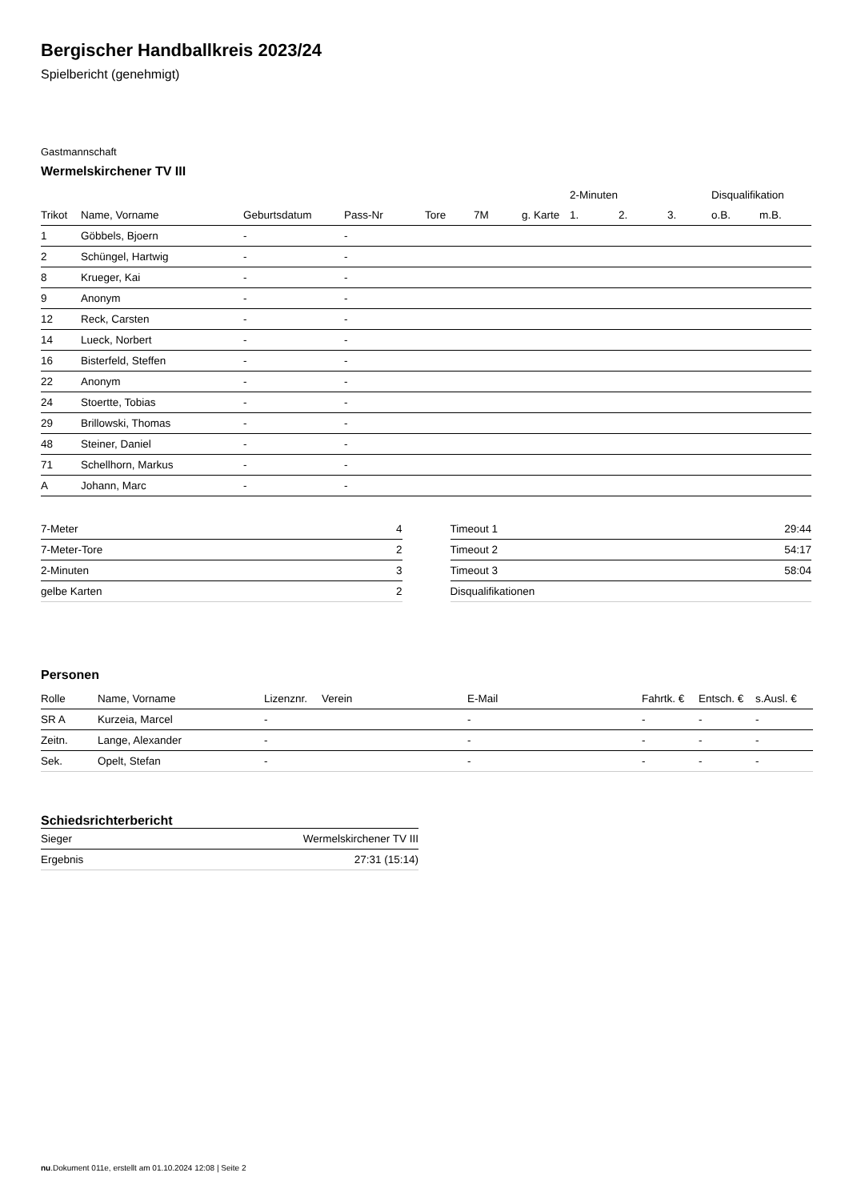Bergischer Handballkreis 2023/24
Spielbericht (genehmigt)
Gastmannschaft
Wermelskirchener TV III
| | | | | | | | 2-Minuten | | | Disqualifikation | |
| --- | --- | --- | --- | --- | --- | --- | --- | --- | --- | --- | --- |
| Trikot | Name, Vorname | Geburtsdatum | Pass-Nr | Tore | 7M | g. Karte | 1. | 2. | 3. | o.B. | m.B. |
| 1 | Göbbels, Bjoern | - | - | | | | | | | | |
| 2 | Schüngel, Hartwig | - | - | | | | | | | | |
| 8 | Krueger, Kai | - | - | | | | | | | | |
| 9 | Anonym | - | - | | | | | | | | |
| 12 | Reck, Carsten | - | - | | | | | | | | |
| 14 | Lueck, Norbert | - | - | | | | | | | | |
| 16 | Bisterfeld, Steffen | - | - | | | | | | | | |
| 22 | Anonym | - | - | | | | | | | | |
| 24 | Stoertte, Tobias | - | - | | | | | | | | |
| 29 | Brillowski, Thomas | - | - | | | | | | | | |
| 48 | Steiner, Daniel | - | - | | | | | | | | |
| 71 | Schellhorn, Markus | - | - | | | | | | | | |
| A | Johann, Marc | - | - | | | | | | | | |
| 7-Meter | 4 |
| 7-Meter-Tore | 2 |
| 2-Minuten | 3 |
| gelbe Karten | 2 |
| Timeout 1 | 29:44 |
| Timeout 2 | 54:17 |
| Timeout 3 | 58:04 |
| Disqualifikationen | |
Personen
| Rolle | Name, Vorname | Lizenznr. | Verein | E-Mail | Fahrtk. € | Entsch. € | s.Ausl. € |
| --- | --- | --- | --- | --- | --- | --- | --- |
| SR A | Kurzeia, Marcel | - | | - | - | - | - |
| Zeitn. | Lange, Alexander | - | | - | - | - | - |
| Sek. | Opelt, Stefan | - | | - | - | - | - |
Schiedsrichterbericht
| Sieger | Wermelskirchener TV III |
| Ergebnis | 27:31 (15:14) |
nu.Dokument 011e, erstellt am 01.10.2024 12:08 | Seite 2